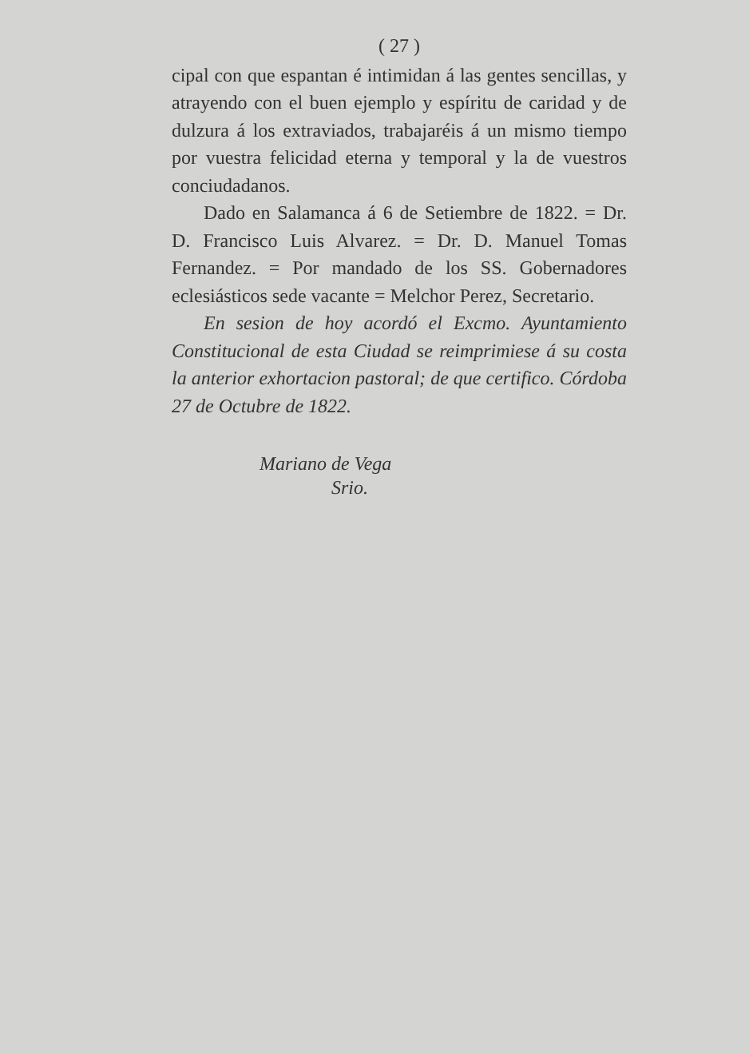( 27 )
cipal con que espantan é intimidan á las gentes sencillas, y atrayendo con el buen ejemplo y espíritu de caridad y de dulzura á los extraviados, trabajaréis á un mismo tiempo por vuestra felicidad eterna y temporal y la de vuestros conciudadanos.
Dado en Salamanca á 6 de Setiembre de 1822. = Dr. D. Francisco Luis Alvarez. = Dr. D. Manuel Tomas Fernandez. = Por mandado de los SS. Gobernadores eclesiásticos sede vacante = Melchor Perez, Secretario.
En sesion de hoy acordó el Excmo. Ayuntamiento Constitucional de esta Ciudad se reimprimiese á su costa la anterior exhortacion pastoral; de que certifico. Córdoba 27 de Octubre de 1822.
Mariano de Vega
Srio.